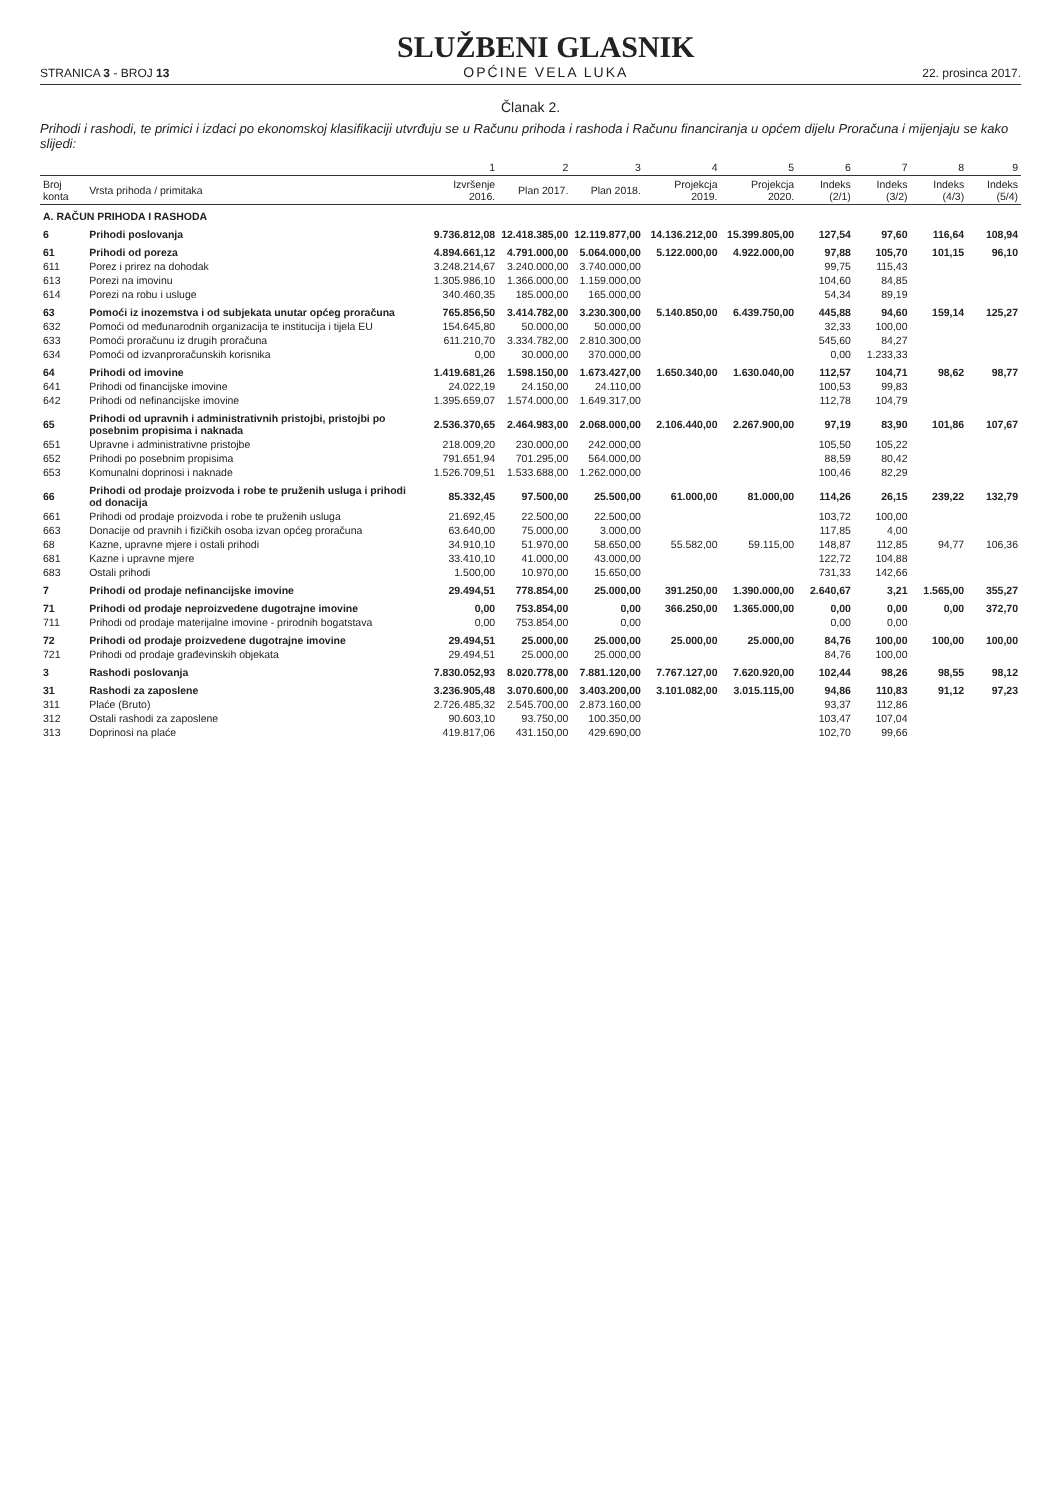STRANICA 3 - BROJ 13
SLUŽBENI GLASNIK
OPĆINE VELA LUKA
22. prosinca 2017.
Članak 2.
Prihodi i rashodi, te primici i izdaci po ekonomskoj klasifikaciji utvrđuju se u Računu prihoda i rashoda i Računu financiranja u općem dijelu Proračuna i mijenjaju se kako slijedi:
| | | 1 | 2 | 3 | 4 | 5 | 6 | 7 | 8 | 9 |
| --- | --- | --- | --- | --- | --- | --- | --- | --- | --- | --- |
| Broj konta | Vrsta prihoda / primitaka | Izvršenje 2016. | Plan 2017. | Plan 2018. | Projekcja 2019. | Projekcja 2020. | Indeks (2/1) | Indeks (3/2) | Indeks (4/3) | Indeks (5/4) |
| A. RAČUN PRIHODA I RASHODA | | | | | | | | | | |
| 6 | Prihodi poslovanja | 9.736.812,08 | 12.418.385,00 | 12.119.877,00 | 14.136.212,00 | 15.399.805,00 | 127,54 | 97,60 | 116,64 | 108,94 |
| 61 | Prihodi od poreza | 4.894.661,12 | 4.791.000,00 | 5.064.000,00 | 5.122.000,00 | 4.922.000,00 | 97,88 | 105,70 | 101,15 | 96,10 |
| 611 | Porez i prirez na dohodak | 3.248.214,67 | 3.240.000,00 | 3.740.000,00 | | | 99,75 | 115,43 | | |
| 613 | Porezi na imovinu | 1.305.986,10 | 1.366.000,00 | 1.159.000,00 | | | 104,60 | 84,85 | | |
| 614 | Porezi na robu i usluge | 340.460,35 | 185.000,00 | 165.000,00 | | | 54,34 | 89,19 | | |
| 63 | Pomoći iz inozemstva i od subjekata unutar općeg proračuna | 765.856,50 | 3.414.782,00 | 3.230.300,00 | 5.140.850,00 | 6.439.750,00 | 445,88 | 94,60 | 159,14 | 125,27 |
| 632 | Pomoći od međunarodnih organizacija te institucija i tijela EU | 154.645,80 | 50.000,00 | 50.000,00 | | | 32,33 | 100,00 | | |
| 633 | Pomoći proračunu iz drugih proračuna | 611.210,70 | 3.334.782,00 | 2.810.300,00 | | | 545,60 | 84,27 | | |
| 634 | Pomoći od izvanproračunskih korisnika | 0,00 | 30.000,00 | 370.000,00 | | | 0,00 | 1.233,33 | | |
| 64 | Prihodi od imovine | 1.419.681,26 | 1.598.150,00 | 1.673.427,00 | 1.650.340,00 | 1.630.040,00 | 112,57 | 104,71 | 98,62 | 98,77 |
| 641 | Prihodi od financijske imovine | 24.022,19 | 24.150,00 | 24.110,00 | | | 100,53 | 99,83 | | |
| 642 | Prihodi od nefinancijske imovine | 1.395.659,07 | 1.574.000,00 | 1.649.317,00 | | | 112,78 | 104,79 | | |
| 65 | Prihodi od upravnih i administrativnih pristojbi, pristojbi po posebnim propisima i naknada | 2.536.370,65 | 2.464.983,00 | 2.068.000,00 | 2.106.440,00 | 2.267.900,00 | 97,19 | 83,90 | 101,86 | 107,67 |
| 651 | Upravne i administrativne pristojbe | 218.009,20 | 230.000,00 | 242.000,00 | | | 105,50 | 105,22 | | |
| 652 | Prihodi po posebnim propisima | 791.651,94 | 701.295,00 | 564.000,00 | | | 88,59 | 80,42 | | |
| 653 | Komunalni doprinosi i naknade | 1.526.709,51 | 1.533.688,00 | 1.262.000,00 | | | 100,46 | 82,29 | | |
| 66 | Prihodi od prodaje proizvoda i robe te pruženih usluga i prihodi od donacija | 85.332,45 | 97.500,00 | 25.500,00 | 61.000,00 | 81.000,00 | 114,26 | 26,15 | 239,22 | 132,79 |
| 661 | Prihodi od prodaje proizvoda i robe te pruženih usluga | 21.692,45 | 22.500,00 | 22.500,00 | | | 103,72 | 100,00 | | |
| 663 | Donacije od pravnih i fizičkih osoba izvan općeg proračuna | 63.640,00 | 75.000,00 | 3.000,00 | | | 117,85 | 4,00 | | |
| 68 | Kazne, upravne mjere i ostali prihodi | 34.910,10 | 51.970,00 | 58.650,00 | 55.582,00 | 59.115,00 | 148,87 | 112,85 | 94,77 | 106,36 |
| 681 | Kazne i upravne mjere | 33.410,10 | 41.000,00 | 43.000,00 | | | 122,72 | 104,88 | | |
| 683 | Ostali prihodi | 1.500,00 | 10.970,00 | 15.650,00 | | | 731,33 | 142,66 | | |
| 7 | Prihodi od prodaje nefinancijske imovine | 29.494,51 | 778.854,00 | 25.000,00 | 391.250,00 | 1.390.000,00 | 2.640,67 | 3,21 | 1.565,00 | 355,27 |
| 71 | Prihodi od prodaje neproizvedene dugotrajne imovine | 0,00 | 753.854,00 | 0,00 | 366.250,00 | 1.365.000,00 | 0,00 | 0,00 | 0,00 | 372,70 |
| 711 | Prihodi od prodaje materijalne imovine - prirodnih bogatstava | 0,00 | 753.854,00 | 0,00 | | | 0,00 | 0,00 | | |
| 72 | Prihodi od prodaje proizvedene dugotrajne imovine | 29.494,51 | 25.000,00 | 25.000,00 | 25.000,00 | 25.000,00 | 84,76 | 100,00 | 100,00 | 100,00 |
| 721 | Prihodi od prodaje građevinskih objekata | 29.494,51 | 25.000,00 | 25.000,00 | | | 84,76 | 100,00 | | |
| 3 | Rashodi poslovanja | 7.830.052,93 | 8.020.778,00 | 7.881.120,00 | 7.767.127,00 | 7.620.920,00 | 102,44 | 98,26 | 98,55 | 98,12 |
| 31 | Rashodi za zaposlene | 3.236.905,48 | 3.070.600,00 | 3.403.200,00 | 3.101.082,00 | 3.015.115,00 | 94,86 | 110,83 | 91,12 | 97,23 |
| 311 | Plaće (Bruto) | 2.726.485,32 | 2.545.700,00 | 2.873.160,00 | | | 93,37 | 112,86 | | |
| 312 | Ostali rashodi za zaposlene | 90.603,10 | 93.750,00 | 100.350,00 | | | 103,47 | 107,04 | | |
| 313 | Doprinosi na plaće | 419.817,06 | 431.150,00 | 429.690,00 | | | 102,70 | 99,66 | | |